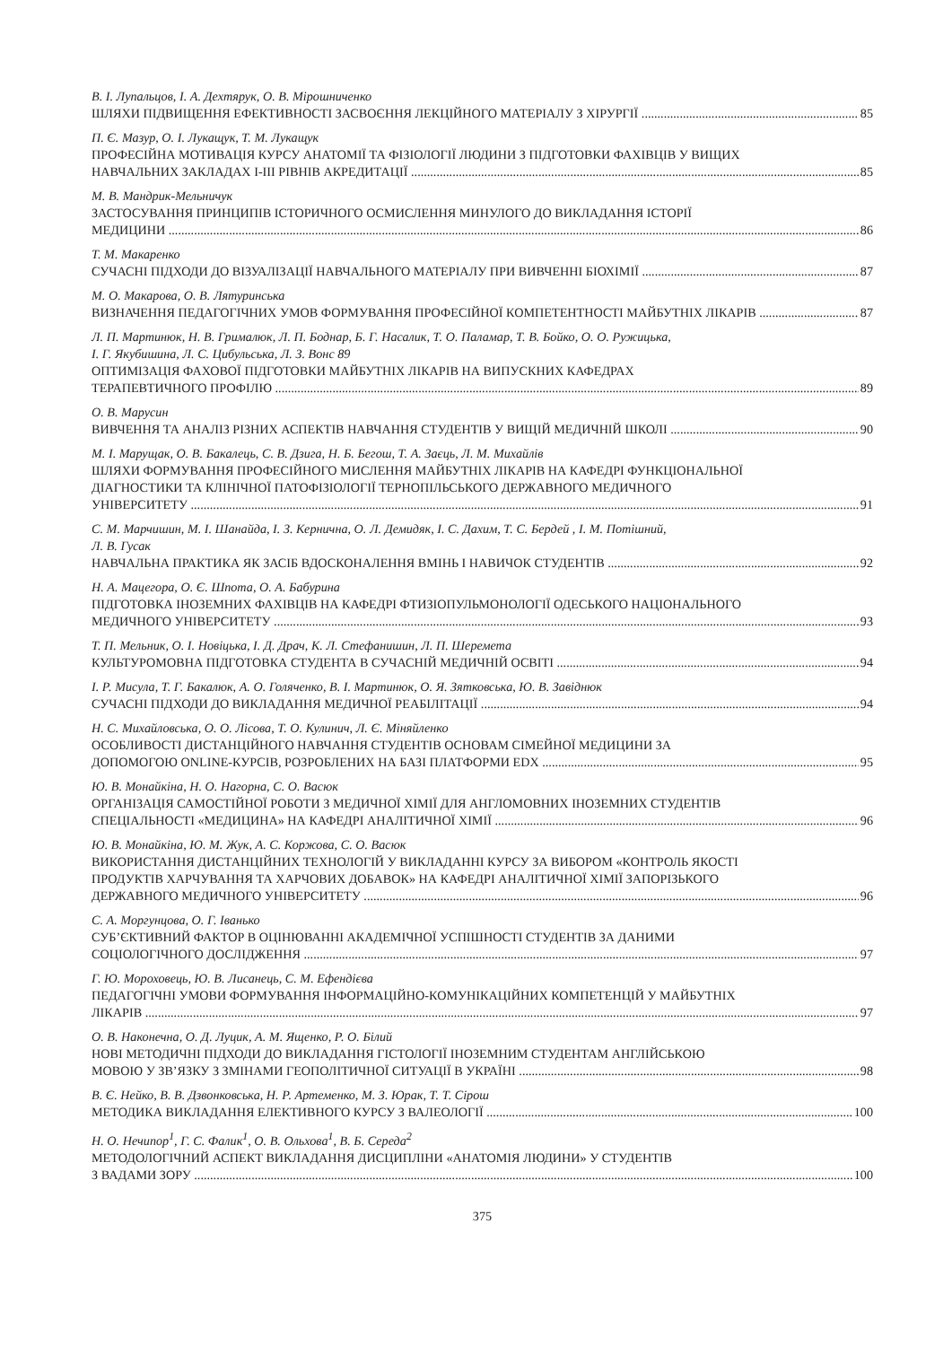В. І. Лупальцов, І. А. Дехтярук, О. В. Мірошниченко
ШЛЯХИ ПІДВИЩЕННЯ ЕФЕКТИВНОСТІ ЗАСВОЄННЯ ЛЕКЦІЙНОГО МАТЕРІАЛУ З ХІРУРГІЇ 85
П. Є. Мазур, О. І. Лукащук, Т. М. Лукащук
ПРОФЕСІЙНА МОТИВАЦІЯ КУРСУ АНАТОМІЇ ТА ФІЗІОЛОГІЇ ЛЮДИНИ З ПІДГОТОВКИ ФАХІВЦІВ У ВИЩИХ
НАВЧАЛЬНИХ ЗАКЛАДАХ I-III РІВНІВ АКРЕДИТАЦІЇ 85
М. В. Мандрик-Мельничук
ЗАСТОСУВАННЯ ПРИНЦИПІВ ІСТОРИЧНОГО ОСМИСЛЕННЯ МИНУЛОГО ДО ВИКЛАДАННЯ ІСТОРІЇ
МЕДИЦИНИ 86
Т. М. Макаренко
СУЧАСНІ ПІДХОДИ ДО ВІЗУАЛІЗАЦІЇ НАВЧАЛЬНОГО МАТЕРІАЛУ ПРИ ВИВЧЕННІ БІОХІМІЇ 87
М. О. Макарова, О. В. Лятуринська
ВИЗНАЧЕННЯ ПЕДАГОГІЧНИХ УМОВ ФОРМУВАННЯ ПРОФЕСІЙНОЇ КОМПЕТЕНТНОСТІ МАЙБУТНІХ ЛІКАРІВ 87
Л. П. Мартинюк, Н. В. Грималюк, Л. П. Боднар, Б. Г. Насалик, Т. О. Паламар, Т. В. Бойко, О. О. Ружицька,
І. Г. Якубишина, Л. С. Цибульська, Л. З. Вонс 89
ОПТИМІЗАЦІЯ ФАХОВОЇ ПІДГОТОВКИ МАЙБУТНІХ ЛІКАРІВ НА ВИПУСКНИХ КАФЕДРАХ
ТЕРАПЕВТИЧНОГО ПРОФІЛЮ 89
О. В. Марусин
ВИВЧЕННЯ ТА АНАЛІЗ РІЗНИХ АСПЕКТІВ НАВЧАННЯ СТУДЕНТІВ У ВИЩІЙ МЕДИЧНІЙ ШКОЛІ 90
М. І. Марущак, О. В. Бакалець, С. В. Дзига, Н. Б. Бегош, Т. А. Заєць, Л. М. Михайлів
ШЛЯХИ ФОРМУВАННЯ ПРОФЕСІЙНОГО МИСЛЕННЯ МАЙБУТНІХ ЛІКАРІВ НА КАФЕДРІ ФУНКЦІОНАЛЬНОЇ
ДІАГНОСТИКИ ТА КЛІНІЧНОЇ ПАТОФІЗІОЛОГІЇ ТЕРНОПІЛЬСЬКОГО ДЕРЖАВНОГО МЕДИЧНОГО
УНІВЕРСИТЕТУ 91
С. М. Марчишин, М. І. Шанайда, І. З. Кернична, О. Л. Демидяк, І. С. Дахим, Т. С. Бердей , І. М. Потішний,
Л. В. Гусак
НАВЧАЛЬНА ПРАКТИКА ЯК ЗАСІБ ВДОСКОНАЛЕННЯ ВМІНЬ І НАВИЧОК СТУДЕНТІВ 92
Н. А. Мацегора, О. Є. Шпота, О. А. Бабурина
ПІДГОТОВКА ІНОЗЕМНИХ ФАХІВЦІВ НА КАФЕДРІ ФТИЗІОПУЛЬМОНОЛОГІЇ ОДЕСЬКОГО НАЦІОНАЛЬНОГО
МЕДИЧНОГО УНІВЕРСИТЕТУ 93
Т. П. Мельник, О. І. Новіцька, І. Д. Драч, К. Л. Стефанишин, Л. П. Шеремета
КУЛЬТУРОМОВНА ПІДГОТОВКА СТУДЕНТА В СУЧАСНІЙ МЕДИЧНІЙ ОСВІТІ 94
І. Р. Мисула, Т. Г. Бакалюк, А. О. Голяченко, В. І. Мартинюк, О. Я. Зятковська, Ю. В. Завіднюк
СУЧАСНІ ПІДХОДИ ДО ВИКЛАДАННЯ МЕДИЧНОЇ РЕАБІЛІТАЦІЇ 94
Н. С. Михайловська, О. О. Лісова, Т. О. Кулинич, Л. Є. Міняйленко
ОСОБЛИВОСТІ ДИСТАНЦІЙНОГО НАВЧАННЯ СТУДЕНТІВ ОСНОВАМ СІМЕЙНОЇ МЕДИЦИНИ ЗА
ДОПОМОГОЮ ONLINE-КУРСІВ, РОЗРОБЛЕНИХ НА БАЗІ ПЛАТФОРМИ EDX 95
Ю. В. Монайкіна, Н. О. Нагорна, С. О. Васюк
ОРГАНІЗАЦІЯ САМОСТІЙНОЇ РОБОТИ З МЕДИЧНОЇ ХІМІЇ ДЛЯ АНГЛОМОВНИХ ІНОЗЕМНИХ СТУДЕНТІВ
СПЕЦІАЛЬНОСТІ «МЕДИЦИНА» НА КАФЕДРІ АНАЛІТИЧНОЇ ХІМІЇ 96
Ю. В. Монайкіна, Ю. М. Жук, А. С. Коржова, С. О. Васюк
ВИКОРИСТАННЯ ДИСТАНЦІЙНИХ ТЕХНОЛОГІЙ У ВИКЛАДАННІ КУРСУ ЗА ВИБОРОМ «КОНТРОЛЬ ЯКОСТІ
ПРОДУКТІВ ХАРЧУВАННЯ ТА ХАРЧОВИХ ДОБАВОК» НА КАФЕДРІ АНАЛІТИЧНОЇ ХІМІЇ ЗАПОРІЗЬКОГО
ДЕРЖАВНОГО МЕДИЧНОГО УНІВЕРСИТЕТУ 96
С. А. Моргунцова, О. Г. Іванько
СУБ’ЄКТИВНИЙ ФАКТОР В ОЦІНЮВАННІ АКАДЕМІЧНОЇ УСПІШНОСТІ СТУДЕНТІВ ЗА ДАНИМИ
СОЦІОЛОГІЧНОГО ДОСЛІДЖЕННЯ 97
Г. Ю. Мороховець, Ю. В. Лисанець, С. М. Ефендієва
ПЕДАГОГІЧНІ УМОВИ ФОРМУВАННЯ ІНФОРМАЦІЙНО-КОМУНІКАЦІЙНИХ КОМПЕТЕНЦІЙ У МАЙБУТНІХ
ЛІКАРІВ 97
О. В. Наконечна, О. Д. Луцик, А. М. Ященко, Р. О. Білий
НОВІ МЕТОДИЧНІ ПІДХОДИ ДО ВИКЛАДАННЯ ГІСТОЛОГІЇ ІНОЗЕМНИМ СТУДЕНТАМ АНГЛІЙСЬКОЮ
МОВОЮ У ЗВ’ЯЗКУ З ЗМІНАМИ ГЕОПОЛІТИЧНОЇ СИТУАЦІЇ В УКРАЇНІ 98
В. Є. Нейко, В. В. Дзвонковська, Н. Р. Артеменко, М. З. Юрак, Т. Т. Сірош
МЕТОДИКА ВИКЛАДАННЯ ЕЛЕКТИВНОГО КУРСУ З ВАЛЕОЛОГІЇ 100
Н. О. Нечипор<sup>1</sup>, Г. С. Фалик<sup>1</sup>, О. В. Ольхова<sup>1</sup>, В. Б. Середа<sup>2</sup>
МЕТОДОЛОГІЧНИЙ АСПЕКТ ВИКЛАДАННЯ ДИСЦИПЛІНИ «АНАТОМІЯ ЛЮДИНИ» У СТУДЕНТІВ
З ВАДАМИ ЗОРУ 100
375